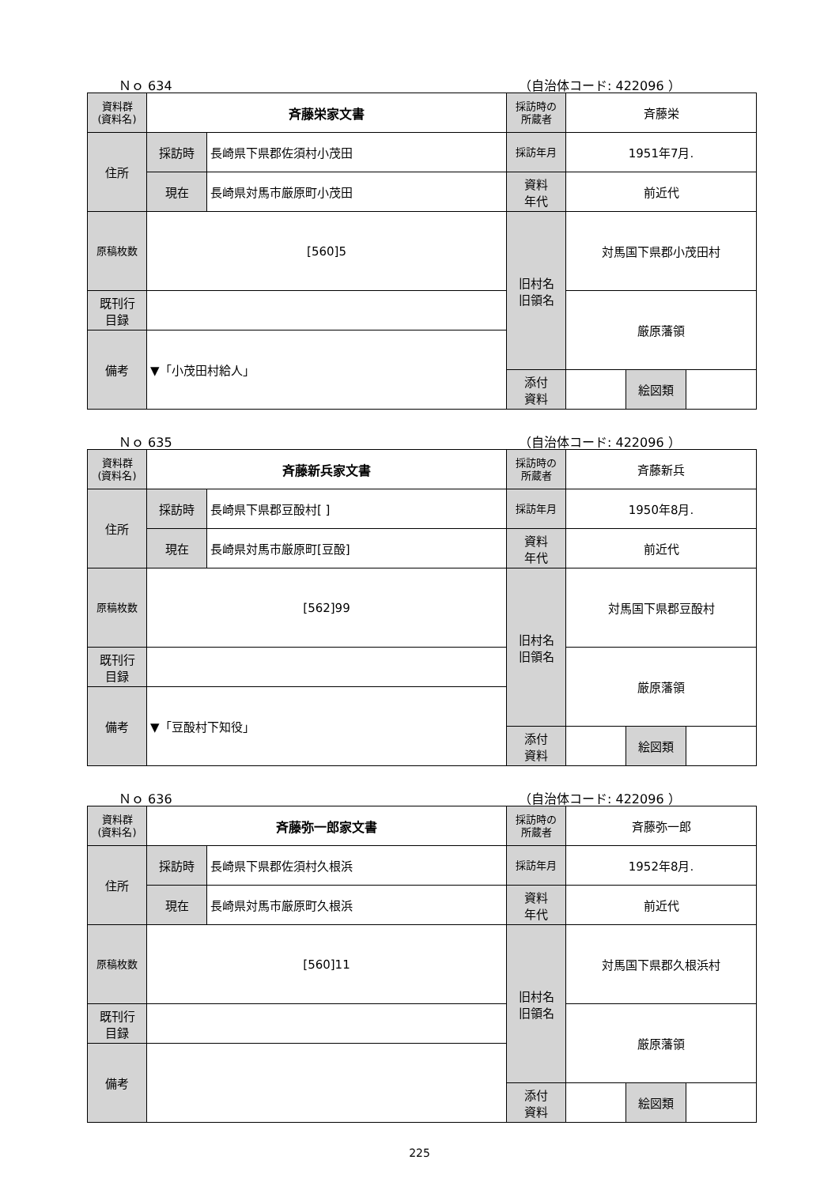Ｎｏ 634 （自治体コード: 422096 ）
| 資料群 (資料名) | 斉藤栄家文書 | | 採訪時の 所蔵者 | 斉藤栄 | | |
| 住所 | 採訪時 | 長崎県下県郡佐須村小茂田 | 採訪年月 | 1951年7月. | | |
| | 現在 | 長崎県対馬市厳原町小茂田 | 資料 年代 | 前近代 | | |
| 原稿枚数 | [560]5 | | 旧村名 旧領名 | 対馬国下県郡小茂田村 | | |
| 既刊行 目録 | | | | 厳原藩領 | | |
| 備考 | ▼「小茂田村給人」 | | | | | |
| | | | 添付 資料 | | 絵図類 | |
Ｎｏ 635 （自治体コード: 422096 ）
| 資料群 (資料名) | 斉藤新兵家文書 | | 採訪時の 所蔵者 | 斉藤新兵 | | |
| 住所 | 採訪時 | 長崎県下県郡豆酘村[ ] | 採訪年月 | 1950年8月. | | |
| | 現在 | 長崎県対馬市厳原町[豆酘] | 資料 年代 | 前近代 | | |
| 原稿枚数 | [562]99 | | 旧村名 旧領名 | 対馬国下県郡豆酘村 | | |
| 既刊行 目録 | | | | 厳原藩領 | | |
| 備考 | ▼「豆酘村下知役」 | | | | | |
| | | | 添付 資料 | | 絵図類 | |
Ｎｏ 636 （自治体コード: 422096 ）
| 資料群 (資料名) | 斉藤弥一郎家文書 | | 採訪時の 所蔵者 | 斉藤弥一郎 | | |
| 住所 | 採訪時 | 長崎県下県郡佐須村久根浜 | 採訪年月 | 1952年8月. | | |
| | 現在 | 長崎県対馬市厳原町久根浜 | 資料 年代 | 前近代 | | |
| 原稿枚数 | [560]11 | | 旧村名 旧領名 | 対馬国下県郡久根浜村 | | |
| 既刊行 目録 | | | | 厳原藩領 | | |
| 備考 | | | | | | |
| | | | 添付 資料 | | 絵図類 | |
225